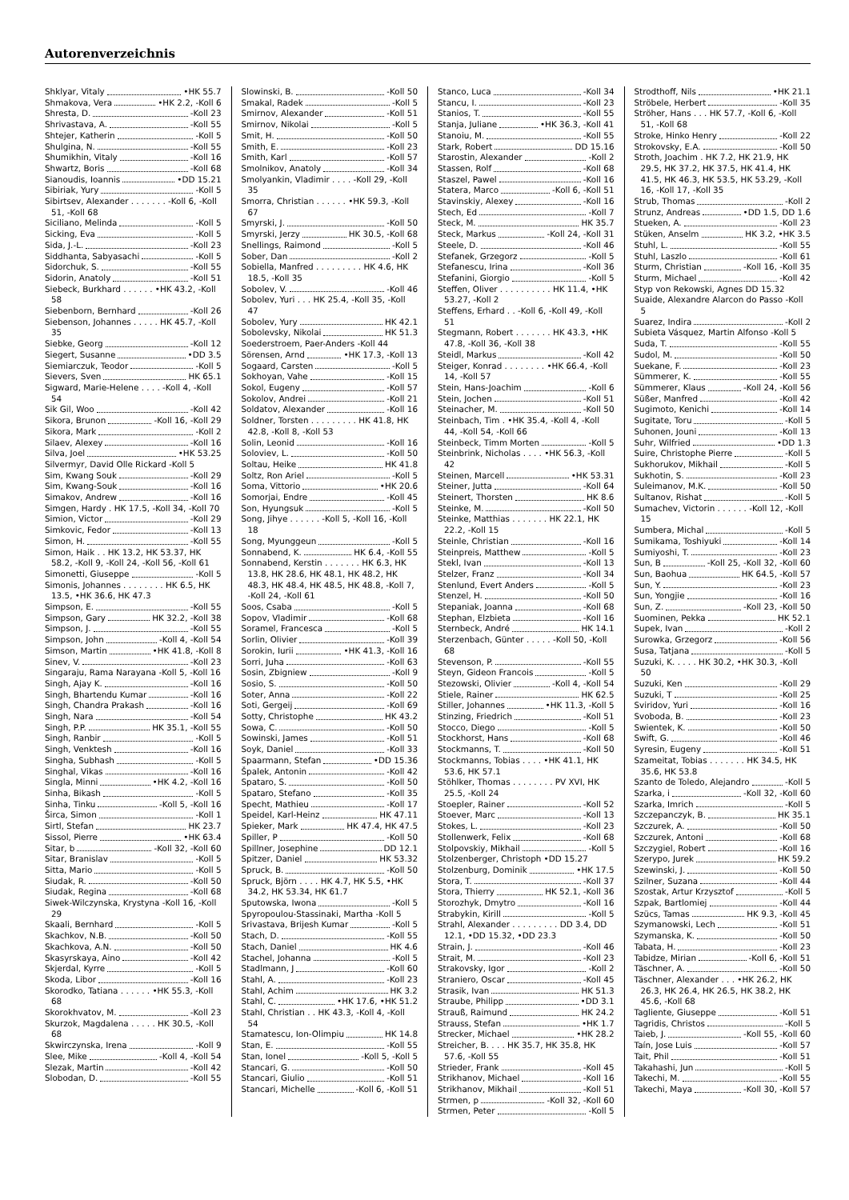Autorenverzeichnis
Shklyar, Vitaly •HK 55.7
Shmakova, Vera •HK 2.2, -Koll 6
Shresta, D. -Koll 23
Shrivastava, A. -Koll 55
Shtejer, Katherin -Koll 5
Shulgina, N. -Koll 55
Shumikhin, Vitaly -Koll 16
Shwartz, Boris -Koll 68
Sianoudis, Ioannis •DD 15.21
Sibiriak, Yury -Koll 5
Sibirtsev, Alexander . . . . . . . -Koll 6, -Koll 51, -Koll 68
Siciliano, Melinda -Koll 5
Sicking, Eva -Koll 5
Sida, J.-L. -Koll 23
Siddhanta, Sabyasachi -Koll 5
Sidorchuk, S. -Koll 55
Sidorin, Anatoly -Koll 51
Siebeck, Burkhard . . . . . . •HK 43.2, -Koll 58
Siebenborn, Bernhard -Koll 26
Siebenson, Johannes . . . . . HK 45.7, -Koll 35
Siebke, Georg -Koll 12
Siegert, Susanne •DD 3.5
Siemiarczuk, Teodor -Koll 5
Sievers, Sven HK 65.1
Sigward, Marie-Helene . . . . -Koll 4, -Koll 54
Sik Gil, Woo -Koll 42
Sikora, Brunon -Koll 16, -Koll 29
Sikora, Mark -Koll 2
Silaev, Alexey -Koll 16
Silva, Joel •HK 53.25
Silvermyr, David Olle Rickard -Koll 5
Sim, Kwang Souk -Koll 29
Sim, Kwang-Souk -Koll 16
Simakov, Andrew -Koll 16
Simgen, Hardy . HK 17.5, -Koll 34, -Koll 70
Simion, Victor -Koll 29
Simkovic, Fedor -Koll 13
Simon, H. -Koll 55
Simon, Haik . . HK 13.2, HK 53.37, HK 58.2, -Koll 9, -Koll 24, -Koll 56, -Koll 61
Simonetti, Giuseppe -Koll 5
Simonis, Johannes . . . . . . . . HK 6.5, HK 13.5, •HK 36.6, HK 47.3
Simpson, E. -Koll 55
Simpson, Gary HK 32.2, -Koll 38
Simpson, J. -Koll 55
Simpson, John -Koll 4, -Koll 54
Simson, Martin •HK 41.8, -Koll 8
Sinev, V. -Koll 23
Singaraju, Rama Narayana -Koll 5, -Koll 16
Singh, Ajay K. -Koll 16
Singh, Bhartendu Kumar -Koll 16
Singh, Chandra Prakash -Koll 16
Singh, Nara -Koll 54
Singh, P.P. HK 35.1, -Koll 55
Singh, Ranbir -Koll 5
Singh, Venktesh -Koll 16
Singha, Subhash -Koll 5
Singhal, Vikas -Koll 16
Singla, Minni •HK 4.2, -Koll 16
Sinha, Bikash -Koll 5
Sinha, Tinku -Koll 5, -Koll 16
Širca, Simon -Koll 1
Sirtl, Stefan HK 23.7
Sissol, Pierre •HK 63.4
Sitar, b -Koll 32, -Koll 60
Sitar, Branislav -Koll 5
Sitta, Mario -Koll 5
Siudak, R. -Koll 50
Siudak, Regina -Koll 68
Siwek-Wilczynska, Krystyna -Koll 16, -Koll 29
Skaali, Bernhard -Koll 5
Skachkov, N.B. -Koll 50
Skachkova, A.N. -Koll 50
Skasyrskaya, Aino -Koll 42
Skjerdal, Kyrre -Koll 5
Skoda, Libor -Koll 16
Skorodko, Tatiana . . . . . . •HK 55.3, -Koll 68
Skorokhvatov, M. -Koll 23
Skurzok, Magdalena . . . . . HK 30.5, -Koll 68
Skwirczynska, Irena -Koll 9
Slee, Mike -Koll 4, -Koll 54
Slezak, Martin -Koll 42
Slobodan, D. -Koll 55
Slowinski, B. -Koll 50
Smakal, Radek -Koll 5
Smirnov, Alexander -Koll 51
Smirnov, Nikolai -Koll 5
Smit, H. -Koll 50
Smith, E. -Koll 23
Smith, Karl -Koll 57
Smolnikov, Anatoly -Koll 34
Smolyankin, Vladimir . . . . -Koll 29, -Koll 35
Smorra, Christian . . . . . . •HK 59.3, -Koll 67
Smyrski, J. -Koll 50
Smyrski, Jerzy HK 30.5, -Koll 68
Snellings, Raimond -Koll 5
Sober, Dan -Koll 2
Sobiella, Manfred . . . . . . . . . HK 4.6, HK 18.5, -Koll 35
Sobolev, V. -Koll 46
Sobolev, Yuri . . . HK 25.4, -Koll 35, -Koll 47
Sobolev, Yury HK 42.1
Sobolevsky, Nikolai HK 51.3
Soederstroem, Paer-Anders -Koll 44
Sörensen, Arnd •HK 17.3, -Koll 13
Sogaard, Carsten -Koll 5
Sokhoyan, Vahe -Koll 15
Sokol, Eugeny -Koll 57
Sokolov, Andrei -Koll 21
Soldatov, Alexander -Koll 16
Soldner, Torsten . . . . . . . . . HK 41.8, HK 42.8, -Koll 8, -Koll 53
Solin, Leonid -Koll 16
Soloviev, L. -Koll 50
Soltau, Heike HK 41.8
Soltz, Ron Ariel -Koll 5
Soma, Vittorio •HK 20.6
Somorjai, Endre -Koll 45
Son, Hyungsuk -Koll 5
Song, Jihye . . . . . . -Koll 5, -Koll 16, -Koll 18
Song, Myunggeun -Koll 5
Sonnabend, K. HK 6.4, -Koll 55
Sonnabend, Kerstin . . . . . . . HK 6.3, HK 13.8, HK 28.6, HK 48.1, HK 48.2, HK 48.3, HK 48.4, HK 48.5, HK 48.8, -Koll 7, -Koll 24, -Koll 61
Soos, Csaba -Koll 5
Sopov, Vladimir -Koll 68
Soramel, Francesca -Koll 5
Sorlin, Olivier -Koll 39
Sorokin, Iurii •HK 41.3, -Koll 16
Sorri, Juha -Koll 63
Sosin, Zbigniew -Koll 9
Sosio, S. -Koll 50
Soter, Anna -Koll 22
Soti, Gergeij -Koll 69
Sotty, Christophe HK 43.2
Sowa, C. -Koll 50
Sowinski, James -Koll 51
Soyk, Daniel -Koll 33
Spaarmann, Stefan •DD 15.36
Špalek, Antonin -Koll 42
Spataro, S. -Koll 50
Spataro, Stefano -Koll 35
Specht, Mathieu -Koll 17
Speidel, Karl-Heinz HK 47.11
Spieker, Mark HK 47.4, HK 47.5
Spiller, P -Koll 50
Spillner, Josephine DD 12.1
Spitzer, Daniel HK 53.32
Spruck, B. -Koll 50
Spruck, Björn . . . . HK 4.7, HK 5.5, •HK 34.2, HK 53.34, HK 61.7
Sputowska, Iwona -Koll 5
Spyropoulou-Stassinaki, Martha -Koll 5
Srivastava, Brijesh Kumar -Koll 5
Stach, D. -Koll 55
Stach, Daniel HK 4.6
Stachel, Johanna -Koll 5
Stadlmann, J -Koll 60
Stahl, A. -Koll 23
Stahl, Achim HK 3.2
Stahl, C. •HK 17.6, •HK 51.2
Stahl, Christian . . HK 43.3, -Koll 4, -Koll 54
Stamatescu, Ion-Olimpiu HK 14.8
Stan, E. -Koll 55
Stan, Ionel -Koll 5, -Koll 5
Stancari, G. -Koll 50
Stancari, Giulio -Koll 51
Stancari, Michelle -Koll 6, -Koll 51
Stanco, Luca -Koll 34
Stancu, I. -Koll 23
Stanios, T. -Koll 55
Stanja, Juliane •HK 36.3, -Koll 41
Stanoiu, M. -Koll 55
Stark, Robert DD 15.16
Starostin, Alexander -Koll 2
Stassen, Rolf -Koll 68
Staszel, Pawel -Koll 16
Statera, Marco -Koll 6, -Koll 51
Stavinskiy, Alexey -Koll 16
Stech, Ed -Koll 7
Steck, M. HK 35.7
Steck, Markus -Koll 24, -Koll 31
Steele, D. -Koll 46
Stefanek, Grzegorz -Koll 5
Stefanescu, Irina -Koll 36
Stefanini, Giorgio -Koll 5
Steffen, Oliver . . . . . . . . . . HK 11.4, •HK 53.27, -Koll 2
Steffens, Erhard . . -Koll 6, -Koll 49, -Koll 51
Stegmann, Robert . . . . . . . HK 43.3, •HK 47.8, -Koll 36, -Koll 38
Steidl, Markus -Koll 42
Steiger, Konrad . . . . . . . . •HK 66.4, -Koll 14, -Koll 57
Stein, Hans-Joachim -Koll 6
Stein, Jochen -Koll 51
Steinacher, M. -Koll 50
Steinbach, Tim . •HK 35.4, -Koll 4, -Koll 44, -Koll 54, -Koll 66
Steinbeck, Timm Morten -Koll 5
Steinbrink, Nicholas . . . . •HK 56.3, -Koll 42
Steinen, Marcell •HK 53.31
Steiner, Jutta -Koll 64
Steinert, Thorsten HK 8.6
Steinke, M. -Koll 50
Steinke, Matthias . . . . . . . HK 22.1, HK 22.2, -Koll 15
Steinle, Christian -Koll 16
Steinpreis, Matthew -Koll 5
Stekl, Ivan -Koll 13
Stelzer, Franz -Koll 34
Stenlund, Evert Anders -Koll 5
Stenzel, H. -Koll 50
Stepaniak, Joanna -Koll 68
Stephan, Elzbieta -Koll 16
Sternbeck, André HK 14.1
Sterzenbach, Günter . . . . . -Koll 50, -Koll 68
Stevenson, P. -Koll 55
Steyn, Gideon Francois -Koll 5
Stezowski, Olivier -Koll 4, -Koll 54
Stiele, Rainer HK 62.5
Stiller, Johannes •HK 11.3, -Koll 5
Stinzing, Friedrich -Koll 51
Stocco, Diego -Koll 5
Stockhorst, Hans -Koll 68
Stockmanns, T. -Koll 50
Stockmanns, Tobias . . . . •HK 41.1, HK 53.6, HK 57.1
Stöhlker, Thomas . . . . . . . . PV XVI, HK 25.5, -Koll 24
Stoepler, Rainer -Koll 52
Stoever, Marc -Koll 13
Stokes, L. -Koll 23
Stollenwerk, Felix -Koll 68
Stolpovskiy, Mikhail -Koll 5
Stolzenberger, Christoph •DD 15.27
Stolzenburg, Dominik •HK 17.5
Stora, T. -Koll 37
Stora, Thierry HK 52.1, -Koll 36
Storozhyk, Dmytro -Koll 16
Strabykin, Kirill -Koll 5
Strahl, Alexander . . . . . . . . . DD 3.4, DD 12.1, •DD 15.32, •DD 23.3
Strain, J. -Koll 46
Strait, M. -Koll 23
Strakovsky, Igor -Koll 2
Straniero, Oscar -Koll 45
Strasik, Ivan HK 51.3
Straube, Philipp •DD 3.1
Strauß, Raimund HK 24.2
Strauss, Stefan •HK 1.7
Strecker, Michael •HK 28.2
Streicher, B. . . . HK 35.7, HK 35.8, HK 57.6, -Koll 55
Strieder, Frank -Koll 45
Strikhanov, Michael -Koll 16
Strikhanov, Mikhail -Koll 51
Strmen, p -Koll 32, -Koll 60
Strmen, Peter -Koll 5
Strodthoff, Nils •HK 21.1
Ströbele, Herbert -Koll 35
Ströher, Hans . . . HK 57.7, -Koll 6, -Koll 51, -Koll 68
Stroke, Hinko Henry -Koll 22
Strokovsky, E.A. -Koll 50
Stroth, Joachim . HK 7.2, HK 21.9, HK 29.5, HK 37.2, HK 37.5, HK 41.4, HK 41.5, HK 46.3, HK 53.5, HK 53.29, -Koll 16, -Koll 17, -Koll 35
Strub, Thomas -Koll 2
Strunz, Andreas •DD 1.5, DD 1.6
Stueken, A. -Koll 23
Stüken, Anselm HK 3.2, •HK 3.5
Stuhl, L. -Koll 55
Stuhl, Laszlo -Koll 61
Sturm, Christian -Koll 16, -Koll 35
Sturm, Michael -Koll 42
Styp von Rekowski, Agnes DD 15.32
Suaide, Alexandre Alarcon do Passo -Koll 5
Suarez, Indira -Koll 2
Subieta Vásquez, Martin Alfonso -Koll 5
Suda, T. -Koll 55
Sudol, M. -Koll 50
Suekane, F. -Koll 23
Sümmerer, K. -Koll 55
Sümmerer, Klaus -Koll 24, -Koll 56
Süßer, Manfred -Koll 42
Sugimoto, Kenichi -Koll 14
Sugitate, Toru -Koll 5
Suhonen, Jouni -Koll 13
Suhr, Wilfried •DD 1.3
Suire, Christophe Pierre -Koll 5
Sukhorukov, Mikhail -Koll 5
Sukhotin, S. -Koll 23
Suleimanov, M.K. -Koll 50
Sultanov, Rishat -Koll 5
Sumachev, Victorin . . . . . . -Koll 12, -Koll 15
Sumbera, Michal -Koll 5
Sumikama, Toshiyuki -Koll 14
Sumiyoshi, T. -Koll 23
Sun, B -Koll 25, -Koll 32, -Koll 60
Sun, Baohua HK 64.5, -Koll 57
Sun, Y. -Koll 23
Sun, Yongjie -Koll 16
Sun, Z. -Koll 23, -Koll 50
Suominen, Pekka HK 52.1
Supek, Ivan -Koll 2
Surowka, Grzegorz -Koll 56
Susa, Tatjana -Koll 5
Suzuki, K. . . . . HK 30.2, •HK 30.3, -Koll 50
Suzuki, Ken -Koll 29
Suzuki, T -Koll 25
Sviridov, Yuri -Koll 16
Svoboda, B. -Koll 23
Swientek, K. -Koll 50
Swift, G. -Koll 46
Syresin, Eugeny -Koll 51
Szameitat, Tobias . . . . . . . HK 34.5, HK 35.6, HK 53.8
Szanto de Toledo, Alejandro -Koll 5
Szarka, i -Koll 32, -Koll 60
Szarka, Imrich -Koll 5
Szczepanczyk, B. HK 35.1
Szczurek, A. -Koll 50
Szczurek, Antoni -Koll 68
Szczygiel, Robert -Koll 16
Szerypo, Jurek HK 59.2
Szewinski, J. -Koll 50
Szilner, Suzana -Koll 44
Szostak, Artur Krzysztof -Koll 5
Szpak, Bartlomiej -Koll 44
Szücs, Tamas HK 9.3, -Koll 45
Szymanowski, Lech -Koll 51
Szymanska, K. -Koll 50
Tabata, H. -Koll 23
Tabidze, Mirian -Koll 6, -Koll 51
Täschner, A. -Koll 50
Täschner, Alexander . . . •HK 26.2, HK 26.3, HK 26.4, HK 26.5, HK 38.2, HK 45.6, -Koll 68
Tagliente, Giuseppe -Koll 51
Tagridis, Christos -Koll 5
Taieb, J. -Koll 55, -Koll 60
Taín, Jose Luis -Koll 57
Tait, Phil -Koll 51
Takahashi, Jun -Koll 5
Takechi, M. -Koll 55
Takechi, Maya -Koll 30, -Koll 57